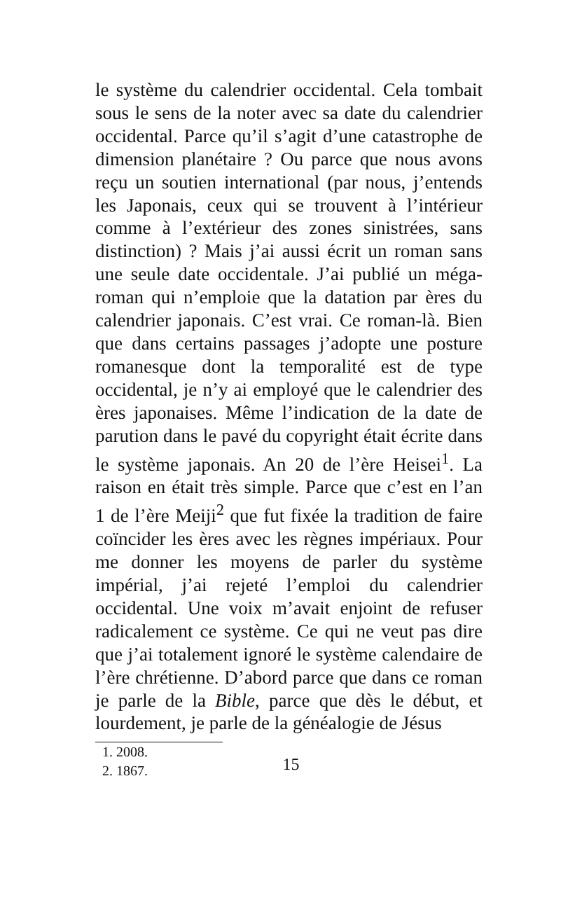le système du calendrier occidental. Cela tombait sous le sens de la noter avec sa date du calendrier occidental. Parce qu’il s’agit d’une catastrophe de dimension planétaire ? Ou parce que nous avons reçu un soutien international (par nous, j’entends les Japonais, ceux qui se trouvent à l’intérieur comme à l’extérieur des zones sinistrées, sans distinction) ? Mais j’ai aussi écrit un roman sans une seule date occidentale. J’ai publié un méga-roman qui n’emploie que la datation par ères du calendrier japonais. C’est vrai. Ce roman-là. Bien que dans certains passages j’adopte une posture romanesque dont la temporalité est de type occidental, je n’y ai employé que le calendrier des ères japonaises. Même l’indication de la date de parution dans le pavé du copyright était écrite dans le système japonais. An 20 de l’ère Heisei<sup>1</sup>. La raison en était très simple. Parce que c’est en l’an 1 de l’ère Meiji<sup>2</sup> que fut fixée la tradition de faire coïncider les ères avec les règnes impériaux. Pour me donner les moyens de parler du système impérial, j’ai rejeté l’emploi du calendrier occidental. Une voix m’avait enjoint de refuser radicalement ce système. Ce qui ne veut pas dire que j’ai totalement ignoré le système calendaire de l’ère chrétienne. D’abord parce que dans ce roman je parle de la Bible, parce que dès le début, et lourdement, je parle de la généalogie de Jésus
1. 2008.
2. 1867.
15